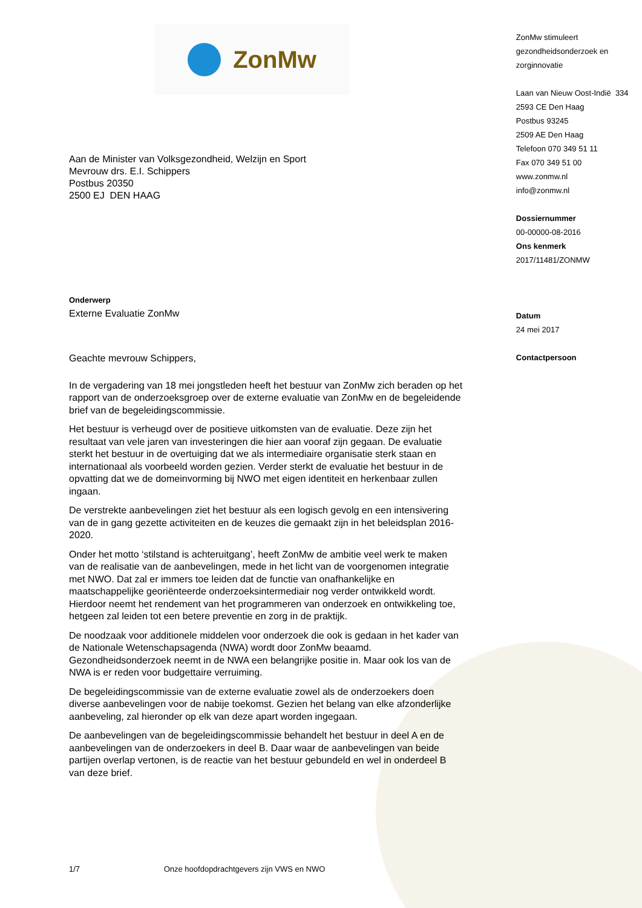ZonMw
Aan de Minister van Volksgezondheid, Welzijn en Sport
Mevrouw drs. E.I. Schippers
Postbus 20350
2500 EJ DEN HAAG
Onderwerp
Externe Evaluatie ZonMw
Geachte mevrouw Schippers,
In de vergadering van 18 mei jongstleden heeft het bestuur van ZonMw zich beraden op het rapport van de onderzoeksgroep over de externe evaluatie van ZonMw en de begeleidende brief van de begeleidingscommissie.
Het bestuur is verheugd over de positieve uitkomsten van de evaluatie. Deze zijn het resultaat van vele jaren van investeringen die hier aan vooraf zijn gegaan. De evaluatie sterkt het bestuur in de overtuiging dat we als intermediaire organisatie sterk staan en internationaal als voorbeeld worden gezien. Verder sterkt de evaluatie het bestuur in de opvatting dat we de domeinvorming bij NWO met eigen identiteit en herkenbaar zullen ingaan.
De verstrekte aanbevelingen ziet het bestuur als een logisch gevolg en een intensivering van de in gang gezette activiteiten en de keuzes die gemaakt zijn in het beleidsplan 2016-2020.
Onder het motto ‘stilstand is achteruitgang’, heeft ZonMw de ambitie veel werk te maken van de realisatie van de aanbevelingen, mede in het licht van de voorgenomen integratie met NWO. Dat zal er immers toe leiden dat de functie van onafhankelijke en maatschappelijke georiënteerde onderzoeksintermediair nog verder ontwikkeld wordt. Hierdoor neemt het rendement van het programmeren van onderzoek en ontwikkeling toe, hetgeen zal leiden tot een betere preventie en zorg in de praktijk.
De noodzaak voor additionele middelen voor onderzoek die ook is gedaan in het kader van de Nationale Wetenschapsagenda (NWA) wordt door ZonMw beaamd. Gezondheidsonderzoek neemt in de NWA een belangrijke positie in. Maar ook los van de NWA is er reden voor budgettaire verruiming.
De begeleidingscommissie van de externe evaluatie zowel als de onderzoekers doen diverse aanbevelingen voor de nabije toekomst. Gezien het belang van elke afzonderlijke aanbeveling, zal hieronder op elk van deze apart worden ingegaan.
De aanbevelingen van de begeleidingscommissie behandelt het bestuur in deel A en de aanbevelingen van de onderzoekers in deel B. Daar waar de aanbevelingen van beide partijen overlap vertonen, is de reactie van het bestuur gebundeld en wel in onderdeel B van deze brief.
ZonMw stimuleert
gezondheidsonderzoek en
zorginnovatie
Laan van Nieuw Oost-Indië 334
2593 CE Den Haag
Postbus 93245
2509 AE Den Haag
Telefoon 070 349 51 11
Fax 070 349 51 00
www.zonmw.nl
info@zonmw.nl
Dossiernummer
00-00000-08-2016
Ons kenmerk
2017/11481/ZONMW
Datum
24 mei 2017
Contactpersoon
1/7 Onze hoofdopdrachtgevers zijn VWS en NWO